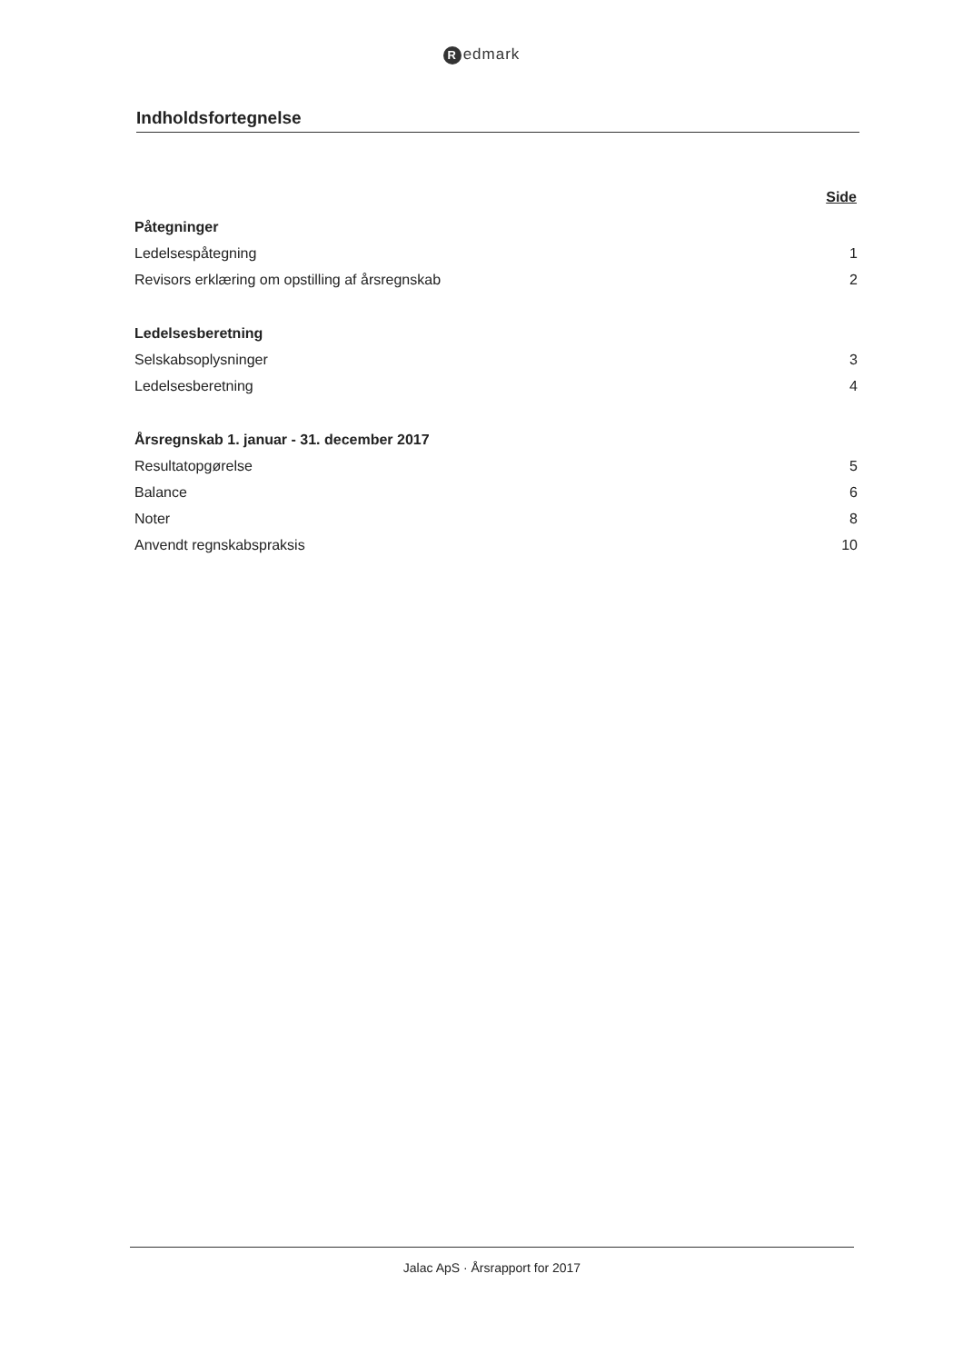Redmark
Indholdsfortegnelse
| | Side |
| Påtegninger | |
| Ledelsespåtegning | 1 |
| Revisors erklæring om opstilling af årsregnskab | 2 |
| Ledelsesberetning | |
| Selskabsoplysninger | 3 |
| Ledelsesberetning | 4 |
| Årsregnskab 1. januar - 31. december 2017 | |
| Resultatopgørelse | 5 |
| Balance | 6 |
| Noter | 8 |
| Anvendt regnskabspraksis | 10 |
Jalac ApS · Årsrapport for 2017